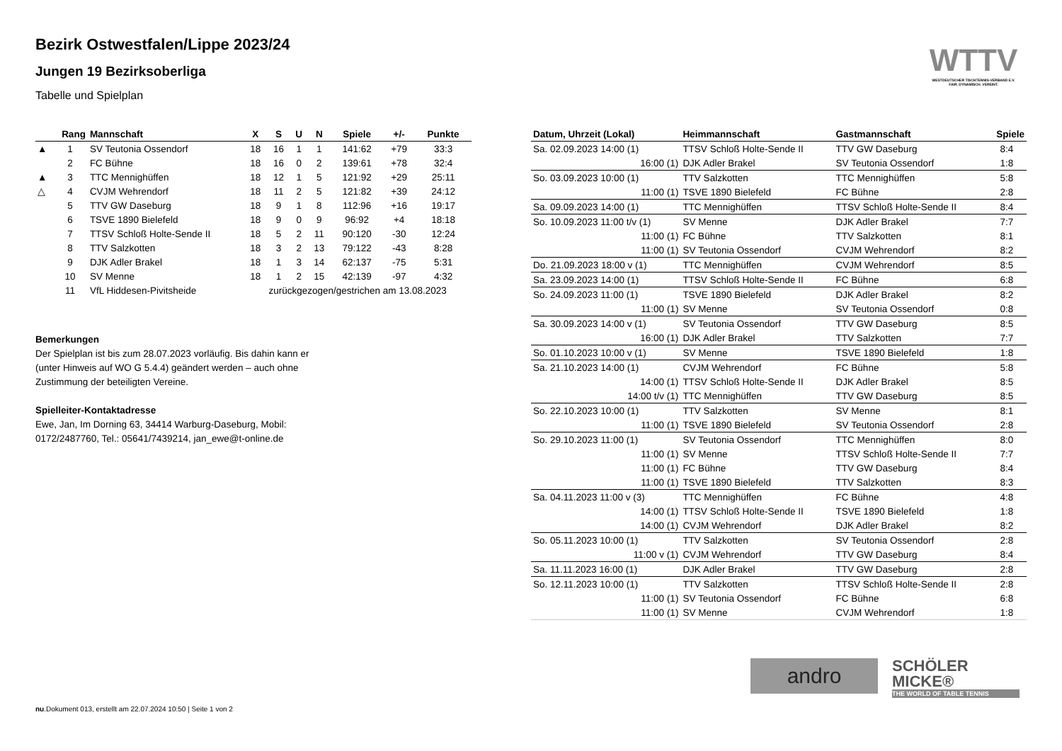WTTV
WESTDEUTSCHER TISCHTENNIS-VERBAND E.V.
FAIR. DYNAMISCH. VEREINT.
Bezirk Ostwestfalen/Lippe 2023/24
Jungen 19 Bezirksoberliga
Tabelle und Spielplan
| | Rang | Mannschaft | X | S | U | N | Spiele | +/- | Punkte |
| --- | --- | --- | --- | --- | --- | --- | --- | --- | --- |
| ▲ | 1 | SV Teutonia Ossendorf | 18 | 16 | 1 | 1 | 141:62 | +79 | 33:3 |
| | 2 | FC Bühne | 18 | 16 | 0 | 2 | 139:61 | +78 | 32:4 |
| ▲ | 3 | TTC Mennighüffen | 18 | 12 | 1 | 5 | 121:92 | +29 | 25:11 |
| △ | 4 | CVJM Wehrendorf | 18 | 11 | 2 | 5 | 121:82 | +39 | 24:12 |
| | 5 | TTV GW Daseburg | 18 | 9 | 1 | 8 | 112:96 | +16 | 19:17 |
| | 6 | TSVE 1890 Bielefeld | 18 | 9 | 0 | 9 | 96:92 | +4 | 18:18 |
| | 7 | TTSV Schloß Holte-Sende II | 18 | 5 | 2 | 11 | 90:120 | -30 | 12:24 |
| | 8 | TTV Salzkotten | 18 | 3 | 2 | 13 | 79:122 | -43 | 8:28 |
| | 9 | DJK Adler Brakel | 18 | 1 | 3 | 14 | 62:137 | -75 | 5:31 |
| | 10 | SV Menne | 18 | 1 | 2 | 15 | 42:139 | -97 | 4:32 |
| | 11 | VfL Hiddesen-Pivitsheide | zurückgezogen/gestrichen am 13.08.2023 | | | | | | |
Bemerkungen
Der Spielplan ist bis zum 28.07.2023 vorläufig. Bis dahin kann er
(unter Hinweis auf WO G 5.4.4) geändert werden – auch ohne
Zustimmung der beteiligten Vereine.
Spielleiter-Kontaktadresse
Ewe, Jan, Im Dorning 63, 34414 Warburg-Daseburg, Mobil:
0172/2487760, Tel.: 05641/7439214, jan_ewe@t-online.de
| Datum, Uhrzeit (Lokal) | Heimmannschaft | Gastmannschaft | Spiele |
| --- | --- | --- | --- |
| Sa. 02.09.2023 14:00 (1) | TTSV Schloß Holte-Sende II | TTV GW Daseburg | 8:4 |
| 16:00 (1) | DJK Adler Brakel | SV Teutonia Ossendorf | 1:8 |
| So. 03.09.2023 10:00 (1) | TTV Salzkotten | TTC Mennighüffen | 5:8 |
| 11:00 (1) | TSVE 1890 Bielefeld | FC Bühne | 2:8 |
| Sa. 09.09.2023 14:00 (1) | TTC Mennighüffen | TTSV Schloß Holte-Sende II | 8:4 |
| So. 10.09.2023 11:00 t/v (1) | SV Menne | DJK Adler Brakel | 7:7 |
| 11:00 (1) | FC Bühne | TTV Salzkotten | 8:1 |
| 11:00 (1) | SV Teutonia Ossendorf | CVJM Wehrendorf | 8:2 |
| Do. 21.09.2023 18:00 v (1) | TTC Mennighüffen | CVJM Wehrendorf | 8:5 |
| Sa. 23.09.2023 14:00 (1) | TTSV Schloß Holte-Sende II | FC Bühne | 6:8 |
| So. 24.09.2023 11:00 (1) | TSVE 1890 Bielefeld | DJK Adler Brakel | 8:2 |
| 11:00 (1) | SV Menne | SV Teutonia Ossendorf | 0:8 |
| Sa. 30.09.2023 14:00 v (1) | SV Teutonia Ossendorf | TTV GW Daseburg | 8:5 |
| 16:00 (1) | DJK Adler Brakel | TTV Salzkotten | 7:7 |
| So. 01.10.2023 10:00 v (1) | SV Menne | TSVE 1890 Bielefeld | 1:8 |
| Sa. 21.10.2023 14:00 (1) | CVJM Wehrendorf | FC Bühne | 5:8 |
| 14:00 (1) | TTSV Schloß Holte-Sende II | DJK Adler Brakel | 8:5 |
| 14:00 t/v (1) | TTC Mennighüffen | TTV GW Daseburg | 8:5 |
| So. 22.10.2023 10:00 (1) | TTV Salzkotten | SV Menne | 8:1 |
| 11:00 (1) | TSVE 1890 Bielefeld | SV Teutonia Ossendorf | 2:8 |
| So. 29.10.2023 11:00 (1) | SV Teutonia Ossendorf | TTC Mennighüffen | 8:0 |
| 11:00 (1) | SV Menne | TTSV Schloß Holte-Sende II | 7:7 |
| 11:00 (1) | FC Bühne | TTV GW Daseburg | 8:4 |
| 11:00 (1) | TSVE 1890 Bielefeld | TTV Salzkotten | 8:3 |
| Sa. 04.11.2023 11:00 v (3) | TTC Mennighüffen | FC Bühne | 4:8 |
| 14:00 (1) | TTSV Schloß Holte-Sende II | TSVE 1890 Bielefeld | 1:8 |
| 14:00 (1) | CVJM Wehrendorf | DJK Adler Brakel | 8:2 |
| So. 05.11.2023 10:00 (1) | TTV Salzkotten | SV Teutonia Ossendorf | 2:8 |
| 11:00 v (1) | CVJM Wehrendorf | TTV GW Daseburg | 8:4 |
| Sa. 11.11.2023 16:00 (1) | DJK Adler Brakel | TTV GW Daseburg | 2:8 |
| So. 12.11.2023 10:00 (1) | TTV Salzkotten | TTSV Schloß Holte-Sende II | 2:8 |
| 11:00 (1) | SV Teutonia Ossendorf | FC Bühne | 6:8 |
| 11:00 (1) | SV Menne | CVJM Wehrendorf | 1:8 |
andro
SCHÖLER
MICKE®
THE WORLD OF TABLE TENNIS
nu.Dokument 013, erstellt am 22.07.2024 10:50 | Seite 1 von 2